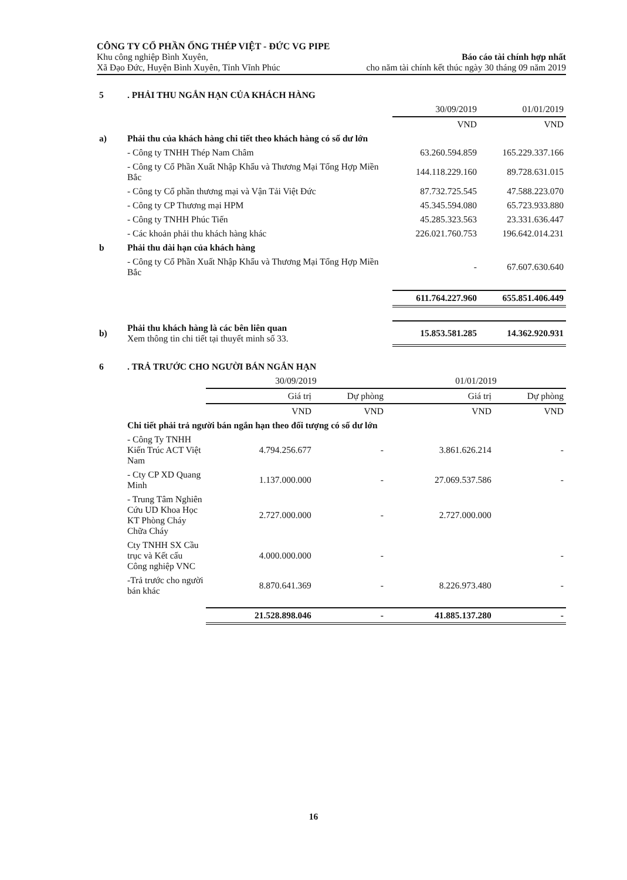CÔNG TY CỔ PHẦN ỐNG THÉP VIỆT - ĐỨC VG PIPE
Khu công nghiệp Bình Xuyên,
Xã Đạo Đức, Huyện Bình Xuyên, Tỉnh Vĩnh Phúc
Báo cáo tài chính hợp nhất
cho năm tài chính kết thúc ngày 30 tháng 09 năm 2019
| 5 | . PHẢI THU NGẮN HẠN CỦA KHÁCH HÀNG | | |
| | | 30/09/2019 | 01/01/2019 |
| | | VND | VND |
| a) | Phải thu của khách hàng chi tiết theo khách hàng có số dư lớn | | |
| | - Công ty TNHH Thép Nam Châm | 63.260.594.859 | 165.229.337.166 |
| | - Công ty Cổ Phần Xuất Nhập Khẩu và Thương Mại Tổng Hợp Miền Bắc | 144.118.229.160 | 89.728.631.015 |
| | - Công ty Cổ phần thương mại và Vận Tải Việt Đức | 87.732.725.545 | 47.588.223.070 |
| | - Công ty CP Thương mại HPM | 45.345.594.080 | 65.723.933.880 |
| | - Công ty TNHH Phúc Tiến | 45.285.323.563 | 23.331.636.447 |
| | - Các khoản phải thu khách hàng khác | 226.021.760.753 | 196.642.014.231 |
| b | Phải thu dài hạn của khách hàng | | |
| | - Công ty Cổ Phần Xuất Nhập Khẩu và Thương Mại Tổng Hợp Miền Bắc | - | 67.607.630.640 |
| | | 611.764.227.960 | 655.851.406.449 |
| b) | Phải thu khách hàng là các bên liên quan Xem thông tin chi tiết tại thuyết minh số 33. | 15.853.581.285 | 14.362.920.931 |
| 6 | . TRẢ TRƯỚC CHO NGƯỜI BÁN NGẮN HẠN | | | | |
| | | 30/09/2019 | | 01/01/2019 | |
| | | Giá trị | Dự phòng | Giá trị | Dự phòng |
| | | VND | VND | VND | VND |
| | Chi tiết phải trả người bán ngắn hạn theo đối tượng có số dư lớn | | | | |
| | - Công Ty TNHH Kiến Trúc ACT Việt Nam | 4.794.256.677 | - | 3.861.626.214 | - |
| | - Cty CP XD Quang Minh | 1.137.000.000 | - | 27.069.537.586 | - |
| | - Trung Tâm Nghiên Cứu UD Khoa Học KT Phòng Cháy Chữa Cháy | 2.727.000.000 | - | 2.727.000.000 | |
| | Cty TNHH SX Cầu trục và Kết cấu Công nghiệp VNC | 4.000.000.000 | - | | - |
| | -Trả trước cho người bán khác | 8.870.641.369 | - | 8.226.973.480 | - |
| | | 21.528.898.046 | - | 41.885.137.280 | - |
16